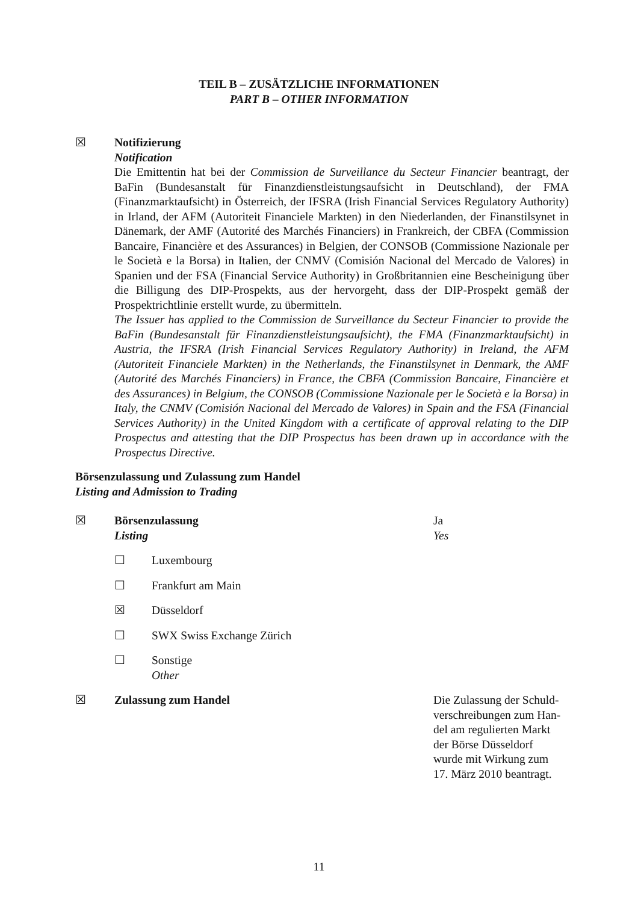TEIL B – ZUSÄTZLICHE INFORMATIONEN
PART B – OTHER INFORMATION
☒ Notifizierung
Notification
Die Emittentin hat bei der Commission de Surveillance du Secteur Financier beantragt, der BaFin (Bundesanstalt für Finanzdienstleistungsaufsicht in Deutschland), der FMA (Finanzmarktaufsicht) in Österreich, der IFSRA (Irish Financial Services Regulatory Authority) in Irland, der AFM (Autoriteit Financiele Markten) in den Niederlanden, der Finanstilsynet in Dänemark, der AMF (Autorité des Marchés Financiers) in Frankreich, der CBFA (Commission Bancaire, Financière et des Assurances) in Belgien, der CONSOB (Commissione Nazionale per le Società e la Borsa) in Italien, der CNMV (Comisión Nacional del Mercado de Valores) in Spanien und der FSA (Financial Service Authority) in Großbritannien eine Bescheinigung über die Billigung des DIP-Prospekts, aus der hervorgeht, dass der DIP-Prospekt gemäß der Prospektrichtlinie erstellt wurde, zu übermitteln.
The Issuer has applied to the Commission de Surveillance du Secteur Financier to provide the BaFin (Bundesanstalt für Finanzdienstleistungsaufsicht), the FMA (Finanzmarktaufsicht) in Austria, the IFSRA (Irish Financial Services Regulatory Authority) in Ireland, the AFM (Autoriteit Financiele Markten) in the Netherlands, the Finanstilsynet in Denmark, the AMF (Autorité des Marchés Financiers) in France, the CBFA (Commission Bancaire, Financière et des Assurances) in Belgium, the CONSOB (Commissione Nazionale per le Società e la Borsa) in Italy, the CNMV (Comisión Nacional del Mercado de Valores) in Spain and the FSA (Financial Services Authority) in the United Kingdom with a certificate of approval relating to the DIP Prospectus and attesting that the DIP Prospectus has been drawn up in accordance with the Prospectus Directive.
Börsenzulassung und Zulassung zum Handel
Listing and Admission to Trading
☒ Börsenzulassung
Listing
Ja
Yes
☐ Luxembourg
☐ Frankfurt am Main
☒ Düsseldorf
☐ SWX Swiss Exchange Zürich
☐ Sonstige
Other
☒ Zulassung zum Handel Die Zulassung der Schuld-
verschreibungen zum Han-
del am regulierten Markt
der Börse Düsseldorf
wurde mit Wirkung zum
17. März 2010 beantragt.
11